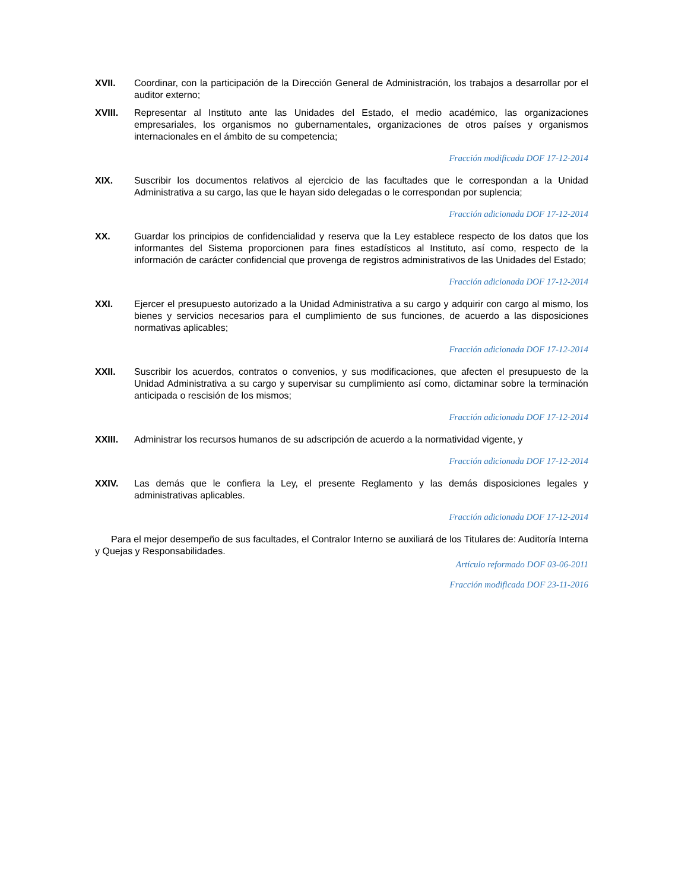XVII. Coordinar, con la participación de la Dirección General de Administración, los trabajos a desarrollar por el auditor externo;
XVIII. Representar al Instituto ante las Unidades del Estado, el medio académico, las organizaciones empresariales, los organismos no gubernamentales, organizaciones de otros países y organismos internacionales en el ámbito de su competencia;
Fracción modificada DOF 17-12-2014
XIX. Suscribir los documentos relativos al ejercicio de las facultades que le correspondan a la Unidad Administrativa a su cargo, las que le hayan sido delegadas o le correspondan por suplencia;
Fracción adicionada DOF 17-12-2014
XX. Guardar los principios de confidencialidad y reserva que la Ley establece respecto de los datos que los informantes del Sistema proporcionen para fines estadísticos al Instituto, así como, respecto de la información de carácter confidencial que provenga de registros administrativos de las Unidades del Estado;
Fracción adicionada DOF 17-12-2014
XXI. Ejercer el presupuesto autorizado a la Unidad Administrativa a su cargo y adquirir con cargo al mismo, los bienes y servicios necesarios para el cumplimiento de sus funciones, de acuerdo a las disposiciones normativas aplicables;
Fracción adicionada DOF 17-12-2014
XXII. Suscribir los acuerdos, contratos o convenios, y sus modificaciones, que afecten el presupuesto de la Unidad Administrativa a su cargo y supervisar su cumplimiento así como, dictaminar sobre la terminación anticipada o rescisión de los mismos;
Fracción adicionada DOF 17-12-2014
XXIII. Administrar los recursos humanos de su adscripción de acuerdo a la normatividad vigente, y
Fracción adicionada DOF 17-12-2014
XXIV. Las demás que le confiera la Ley, el presente Reglamento y las demás disposiciones legales y administrativas aplicables.
Fracción adicionada DOF 17-12-2014
Para el mejor desempeño de sus facultades, el Contralor Interno se auxiliará de los Titulares de: Auditoría Interna y Quejas y Responsabilidades.
Artículo reformado DOF 03-06-2011
Fracción modificada DOF 23-11-2016